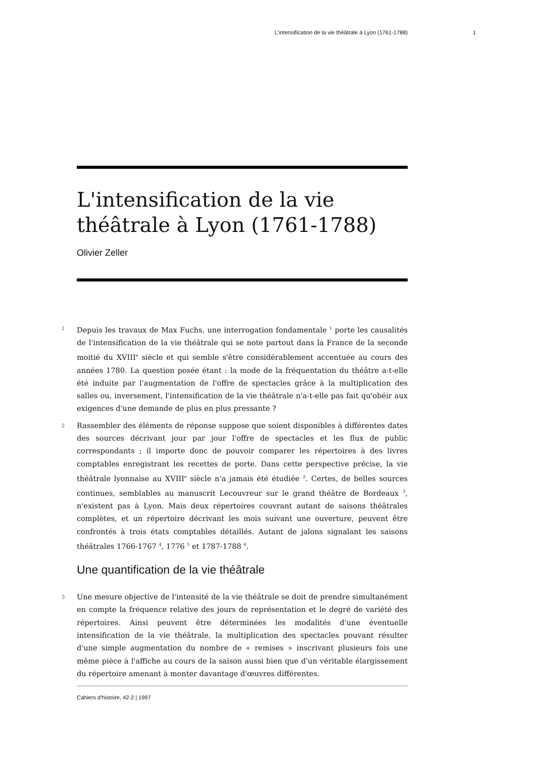L’intensification de la vie théâtrale à Lyon (1761-1788) 1
L'intensification de la vie théâtrale à Lyon (1761-1788)
Olivier Zeller
1 Depuis les travaux de Max Fuchs, une interrogation fondamentale <sup>1</sup> porte les causalités de l'intensification de la vie théâtrale qui se note partout dans la France de la seconde moitié du XVIII<sup>e</sup> siècle et qui semble s'être considérablement accentuée au cours des années 1780. La question posée étant : la mode de la fréquentation du théâtre a-t-elle été induite par l'augmentation de l'offre de spectacles grâce à la multiplication des salles ou, inversement, l'intensification de la vie théâtrale n'a-t-elle pas fait qu'obéir aux exigences d'une demande de plus en plus pressante ?
2 Rassembler des éléments de réponse suppose que soient disponibles à différentes dates des sources décrivant jour par jour l'offre de spectacles et les flux de public correspondants ; il importe donc de pouvoir comparer les répertoires à des livres comptables enregistrant les recettes de porte. Dans cette perspective précise, la vie théâtrale lyonnaise au XVIII<sup>e</sup> siècle n'a jamais été étudiée <sup>2</sup>. Certes, de belles sources continues, semblables au manuscrit Lecouvreur sur le grand théâtre de Bordeaux <sup>3</sup>, n'existent pas à Lyon. Mais deux répertoires couvrant autant de saisons théâtrales complètes, et un répertoire décrivant les mois suivant une ouverture, peuvent être confrontés à trois états comptables détaillés. Autant de jalons signalant les saisons théâtrales 1766-1767 <sup>4</sup>, 1776 <sup>5</sup> et 1787-1788 <sup>6</sup>.
Une quantification de la vie théâtrale
3 Une mesure objective de l'intensité de la vie théâtrale se doit de prendre simultanément en compte la fréquence relative des jours de représentation et le degré de variété des répertoires. Ainsi peuvent être déterminées les modalités d'une éventuelle intensification de la vie théâtrale, la multiplication des spectacles pouvant résulter d'une simple augmentation du nombre de « remises » inscrivant plusieurs fois une même pièce à l'affiche au cours de la saison aussi bien que d'un véritable élargissement du répertoire amenant à monter davantage d'œuvres différentes.
Cahiers d’histoire, 42-2 | 1997